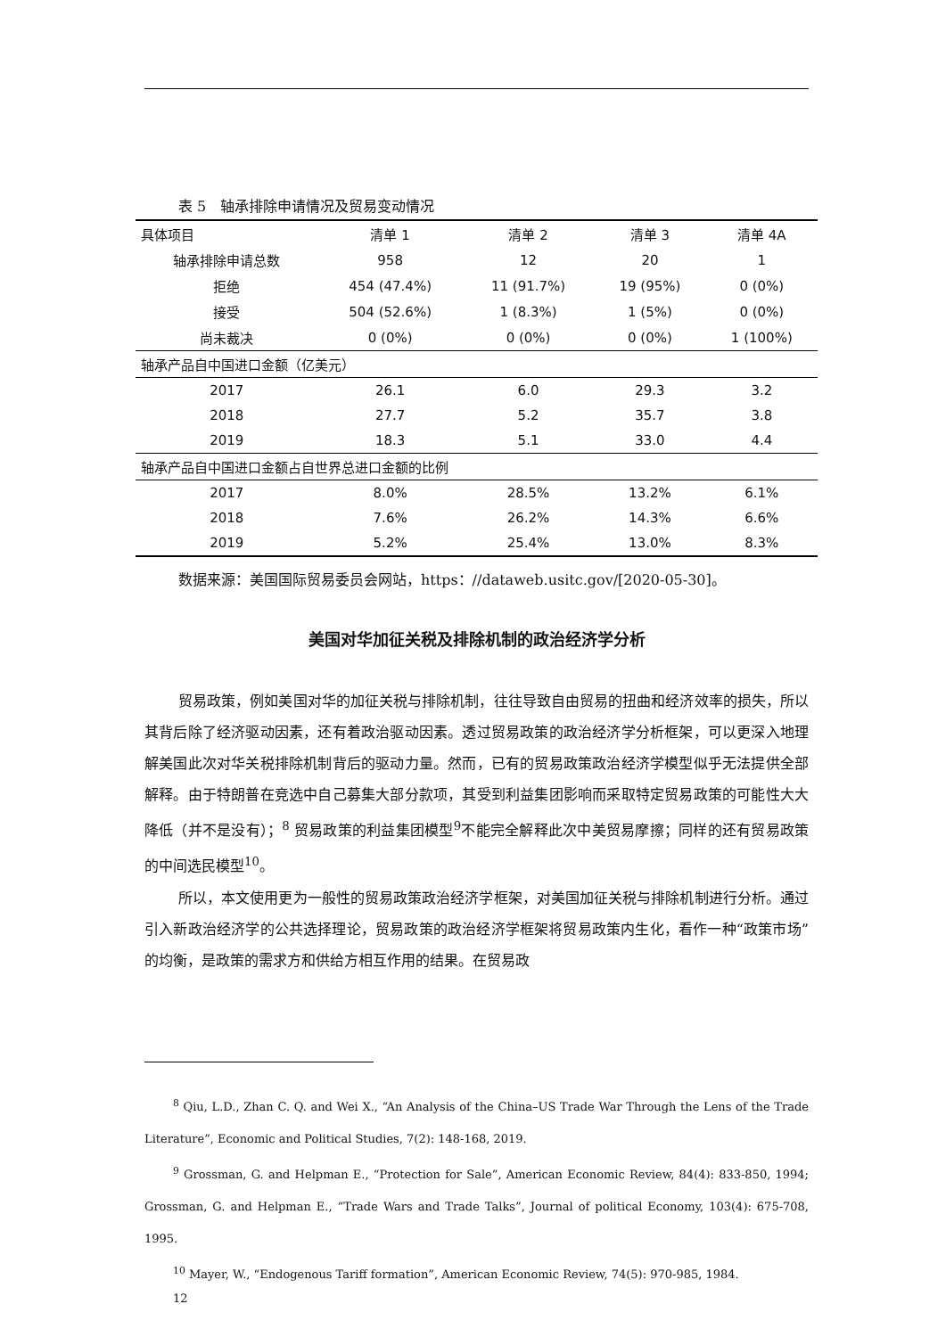表 5　轴承排除申请情况及贸易变动情况
| 具体项目 | 清单 1 | 清单 2 | 清单 3 | 清单 4A |
| --- | --- | --- | --- | --- |
| 轴承排除申请总数 | 958 | 12 | 20 | 1 |
| 拒绝 | 454 (47.4%) | 11 (91.7%) | 19 (95%) | 0 (0%) |
| 接受 | 504 (52.6%) | 1 (8.3%) | 1 (5%) | 0 (0%) |
| 尚未裁决 | 0 (0%) | 0 (0%) | 0 (0%) | 1 (100%) |
| 轴承产品自中国进口金额（亿美元） | | | | |
| 2017 | 26.1 | 6.0 | 29.3 | 3.2 |
| 2018 | 27.7 | 5.2 | 35.7 | 3.8 |
| 2019 | 18.3 | 5.1 | 33.0 | 4.4 |
| 轴承产品自中国进口金额占自世界总进口金额的比例 | | | | |
| 2017 | 8.0% | 28.5% | 13.2% | 6.1% |
| 2018 | 7.6% | 26.2% | 14.3% | 6.6% |
| 2019 | 5.2% | 25.4% | 13.0% | 8.3% |
数据来源：美国国际贸易委员会网站，https：//dataweb.usitc.gov/[2020-05-30]。
美国对华加征关税及排除机制的政治经济学分析
贸易政策，例如美国对华的加征关税与排除机制，往往导致自由贸易的扭曲和经济效率的损失，所以其背后除了经济驱动因素，还有着政治驱动因素。透过贸易政策的政治经济学分析框架，可以更深入地理解美国此次对华关税排除机制背后的驱动力量。然而，已有的贸易政策政治经济学模型似乎无法提供全部解释。由于特朗普在竞选中自己募集大部分款项，其受到利益集团影响而采取特定贸易政策的可能性大大降低（并不是没有）；<sup>8</sup> 贸易政策的利益集团模型<sup>9</sup>不能完全解释此次中美贸易摩擦；同样的还有贸易政策的中间选民模型<sup>10</sup>。
所以，本文使用更为一般性的贸易政策政治经济学框架，对美国加征关税与排除机制进行分析。通过引入新政治经济学的公共选择理论，贸易政策的政治经济学框架将贸易政策内生化，看作一种“政策市场”的均衡，是政策的需求方和供给方相互作用的结果。在贸易政
<sup>8</sup> Qiu, L.D., Zhan C. Q. and Wei X., “An Analysis of the China–US Trade War Through the Lens of the Trade Literature”, Economic and Political Studies, 7(2): 148-168, 2019.
<sup>9</sup> Grossman, G. and Helpman E., “Protection for Sale”, American Economic Review, 84(4): 833-850, 1994; Grossman, G. and Helpman E., “Trade Wars and Trade Talks”, Journal of political Economy, 103(4): 675-708, 1995.
<sup>10</sup> Mayer, W., “Endogenous Tariff formation”, American Economic Review, 74(5): 970-985, 1984.
12